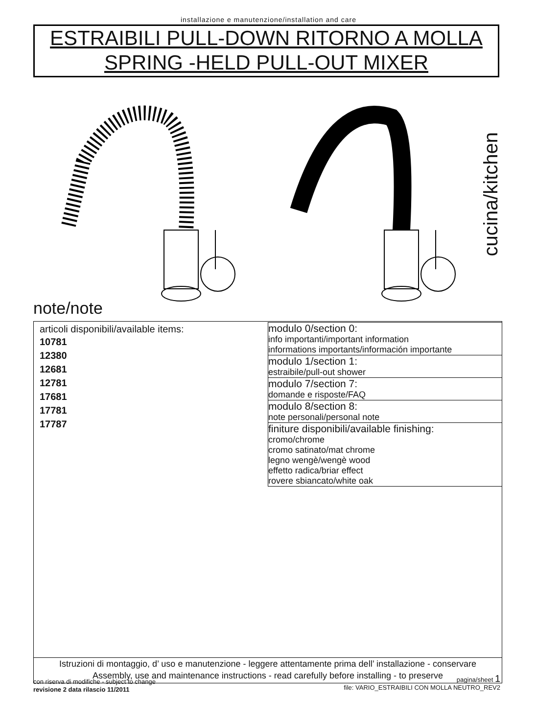installazione e manutenzione/installation and care
ESTRAIBILI PULL-DOWN RITORNO A MOLLA
SPRING -HELD PULL-OUT MIXER
cucina/kitchen
note/note
articoli disponibili/available items:
10781
12380
12681
12781
17681
17781
17787
modulo 0/section 0:
info importanti/important information
informations importants/información importante
modulo 1/section 1:
estraibile/pull-out shower
modulo 7/section 7:
domande e risposte/FAQ
modulo 8/section 8:
note personali/personal note
finiture disponibili/available finishing:
cromo/chrome
cromo satinato/mat chrome
legno wengè/wengè wood
effetto radica/briar effect
rovere sbiancato/white oak
Istruzioni di montaggio, d’ uso e manutenzione - leggere attentamente prima dell’ installazione - conservare
Assembly, use and maintenance instructions - read carefully before installing - to preserve
con riserva di modifiche - subject to change
revisione 2 data rilascio 11/2011
pagina/sheet 1
file: VARIO_ESTRAIBILI CON MOLLA NEUTRO_REV2